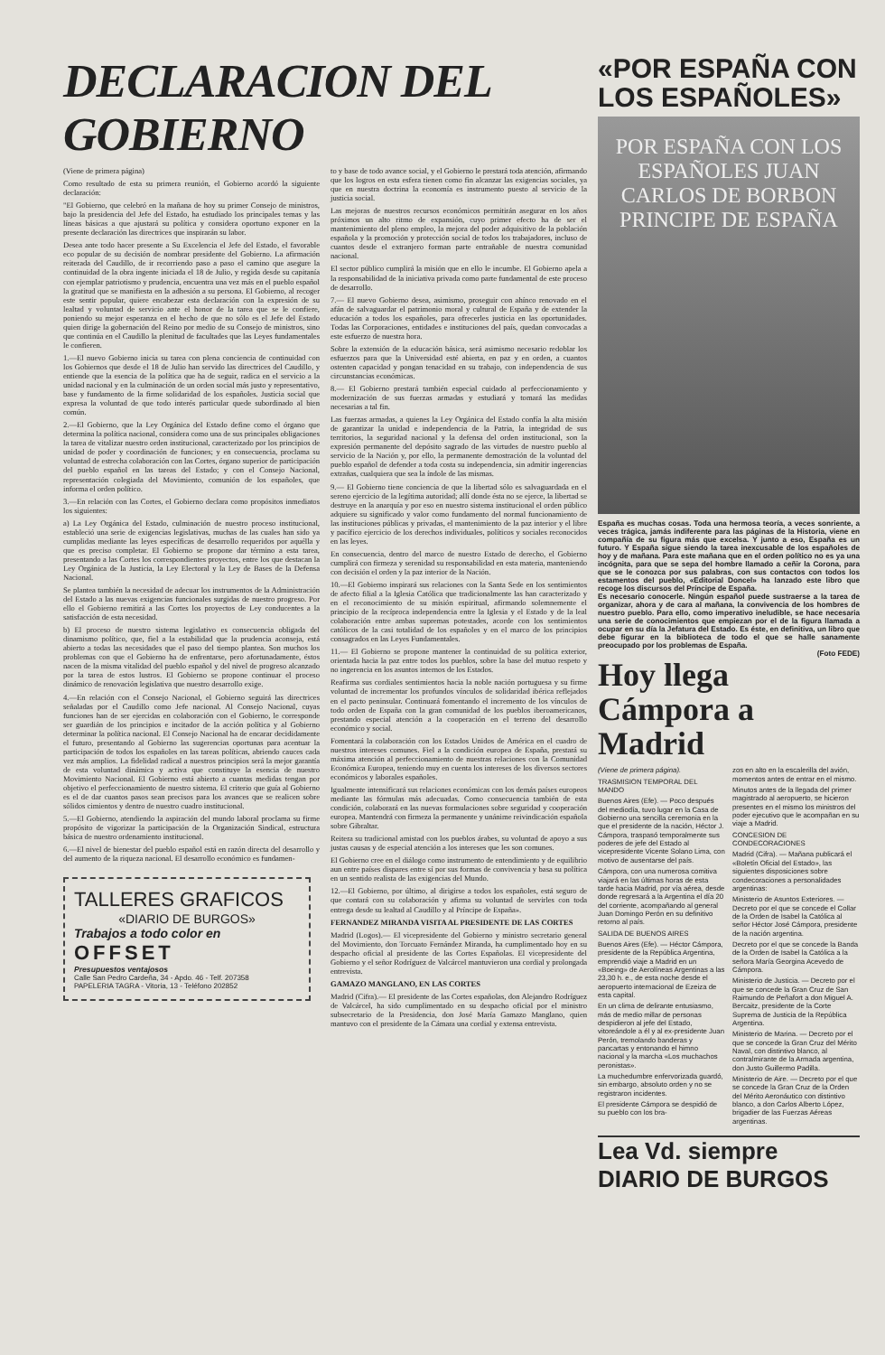DECLARACION DEL GOBIERNO
(Viene de primera página)
Como resultado de esta su primera reunión, el Gobierno acordó la siguiente declaración:
"El Gobierno, que celebró en la mañana de hoy su primer Consejo de ministros, bajo la presidencia del Jefe del Estado, ha estudiado los principales temas y las líneas básicas a que ajustará su política y considera oportuno exponer en la presente declaración las directrices que inspirarán su labor.
Desea ante todo hacer presente a Su Excelencia el Jefe del Estado, el favorable eco popular de su decisión de nombrar presidente del Gobierno. La afirmación reiterada del Caudillo, de ir recorriendo paso a paso el camino que asegure la continuidad de la obra ingente iniciada el 18 de Julio, y regida desde su capitanía con ejemplar patriotismo y prudencia, encuentra una vez más en el pueblo español la gratitud que se manifiesta en la adhesión a su persona. El Gobierno, al recoger este sentir popular, quiere encabezar esta declaración con la expresión de su lealtad y voluntad de servicio ante el honor de la tarea que se le confiere, poniendo su mejor esperanza en el hecho de que no sólo es el Jefe del Estado quien dirige la gobernación del Reino por medio de su Consejo de ministros, sino que continúa en el Caudillo la plenitud de facultades que las Leyes fundamentales le confieren.
1.—El nuevo Gobierno inicia su tarea con plena conciencia de continuidad con los Gobiernos que desde el 18 de Julio han servido las directrices del Caudillo, y entiende que la esencia de la política que ha de seguir, radica en el servicio a la unidad nacional y en la culminación de un orden social más justo y representativo, base y fundamento de la firme solidaridad de los españoles. Justicia social que expresa la voluntad de que todo interés particular quede subordinado al bien común.
2.—El Gobierno, que la Ley Orgánica del Estado define como el órgano que determina la política nacional, considera como una de sus principales obligaciones la tarea de vitalizar nuestro orden institucional, caracterizado por los principios de unidad de poder y coordinación de funciones; y en consecuencia, proclama su voluntad de estrecha colaboración con las Cortes, órgano superior de participación del pueblo español en las tareas del Estado; y con el Consejo Nacional, representación colegiada del Movimiento, comunión de los españoles, que informa el orden político.
3.—En relación con las Cortes, el Gobierno declara como propósitos inmediatos los siguientes:
a) La Ley Orgánica del Estado, culminación de nuestro proceso institucional, estableció una serie de exigencias legislativas, muchas de las cuales han sido ya cumplidas mediante las leyes específicas de desarrollo requeridos por aquélla y que es preciso completar. El Gobierno se propone dar término a esta tarea, presentando a las Cortes los correspondientes proyectos, entre los que destacan la Ley Orgánica de la Justicia, la Ley Electoral y la Ley de Bases de la Defensa Nacional.
Se plantea también la necesidad de adecuar los instrumentos de la Administración del Estado a las nuevas exigencias funcionales surgidas de nuestro progreso. Por ello el Gobierno remitirá a las Cortes los proyectos de Ley conducentes a la satisfacción de esta necesidad.
b) El proceso de nuestro sistema legislativo es consecuencia obligada del dinamismo político, que, fiel a la estabilidad que la prudencia aconseja, está abierto a todas las necesidades que el paso del tiempo plantea. Son muchos los problemas con que el Gobierno ha de enfrentarse, pero afortunadamente, éstos nacen de la misma vitalidad del pueblo español y del nivel de progreso alcanzado por la tarea de estos lustros. El Gobierno se propone continuar el proceso dinámico de renovación legislativa que nuestro desarrollo exige.
4.—En relación con el Consejo Nacional, el Gobierno seguirá las directrices señaladas por el Caudillo como Jefe nacional. Al Consejo Nacional, cuyas funciones han de ser ejercidas en colaboración con el Gobierno, le corresponde ser guardián de los principios e incitador de la acción política y al Gobierno determinar la política nacional. El Consejo Nacional ha de encarar decididamente el futuro, presentando al Gobierno las sugerencias oportunas para acentuar la participación de todos los españoles en las tareas políticas, abriendo cauces cada vez más amplios. La fidelidad radical a nuestros principios será la mejor garantía de esta voluntad dinámica y activa que constituye la esencia de nuestro Movimiento Nacional. El Gobierno está abierto a cuantas medidas tengan por objetivo el perfeccionamiento de nuestro sistema. El criterio que guía al Gobierno es el de dar cuantos pasos sean precisos para los avances que se realicen sobre sólidos cimientos y dentro de nuestro cuadro institucional.
5.—El Gobierno, atendiendo la aspiración del mundo laboral proclama su firme propósito de vigorizar la participación de la Organización Sindical, estructura básica de nuestro ordenamiento institucional.
6.—El nivel de bienestar del pueblo español está en razón directa del desarrollo y del aumento de la riqueza nacional. El desarrollo económico es fundamen-
TALLERES GRAFICOS
«DIARIO DE BURGOS»
Trabajos a todo color en
OFFSET
Presupuestos ventajosos
Calle San Pedro Cardeña, 34 - Apdo. 46 - Telf. 207358
PAPELERIA TAGRA - Vitoria, 13 - Teléfono 202852
to y base de todo avance social, y el Gobierno le prestará toda atención, afirmando que los logros en esta esfera tienen como fin alcanzar las exigencias sociales, ya que en nuestra doctrina la economía es instrumento puesto al servicio de la justicia social.
Las mejoras de nuestros recursos económicos permitirán asegurar en los años próximos un alto ritmo de expansión, cuyo primer efecto ha de ser el mantenimiento del pleno empleo, la mejora del poder adquisitivo de la población española y la promoción y protección social de todos los trabajadores, incluso de cuantos desde el extranjero forman parte entrañable de nuestra comunidad nacional.
El sector público cumplirá la misión que en ello le incumbe. El Gobierno apela a la responsabilidad de la iniciativa privada como parte fundamental de este proceso de desarrollo.
7.— El nuevo Gobierno desea, asimismo, proseguir con ahínco renovado en el afán de salvaguardar el patrimonio moral y cultural de España y de extender la educación a todos los españoles, para ofrecerles justicia en las oportunidades. Todas las Corporaciones, entidades e instituciones del país, quedan convocadas a este esfuerzo de nuestra hora.
Sobre la extensión de la educación básica, será asimismo necesario redoblar los esfuerzos para que la Universidad esté abierta, en paz y en orden, a cuantos ostenten capacidad y pongan tenacidad en su trabajo, con independencia de sus circunstancias económicas.
8.— El Gobierno prestará también especial cuidado al perfeccionamiento y modernización de sus fuerzas armadas y estudiará y tomará las medidas necesarias a tal fin.
Las fuerzas armadas, a quienes la Ley Orgánica del Estado confía la alta misión de garantizar la unidad e independencia de la Patria, la integridad de sus territorios, la seguridad nacional y la defensa del orden institucional, son la expresión permanente del depósito sagrado de las virtudes de nuestro pueblo al servicio de la Nación y, por ello, la permanente demostración de la voluntad del pueblo español de defender a toda costa su independencia, sin admitir ingerencias extrañas, cualquiera que sea la índole de las mismas.
9.— El Gobierno tiene conciencia de que la libertad sólo es salvaguardada en el sereno ejercicio de la legítima autoridad; allí donde ésta no se ejerce, la libertad se destruye en la anarquía y por eso en nuestro sistema institucional el orden público adquiere su significado y valor como fundamento del normal funcionamiento de las instituciones públicas y privadas, el mantenimiento de la paz interior y el libre y pacífico ejercicio de los derechos individuales, políticos y sociales reconocidos en las leyes.
En consecuencia, dentro del marco de nuestro Estado de derecho, el Gobierno cumplirá con firmeza y serenidad su responsabilidad en esta materia, manteniendo con decisión el orden y la paz interior de la Nación.
10.—El Gobierno inspirará sus relaciones con la Santa Sede en los sentimientos de afecto filial a la Iglesia Católica que tradicionalmente las han caracterizado y en el reconocimiento de su misión espiritual, afirmando solemnemente el principio de la recíproca independencia entre la Iglesia y el Estado y de la leal colaboración entre ambas supremas potestades, acorde con los sentimientos católicos de la casi totalidad de los españoles y en el marco de los principios consagrados en las Leyes Fundamentales.
11.— El Gobierno se propone mantener la continuidad de su política exterior, orientada hacia la paz entre todos los pueblos, sobre la base del mutuo respeto y no ingerencia en los asuntos internos de los Estados.
Reafirma sus cordiales sentimientos hacia la noble nación portuguesa y su firme voluntad de incrementar los profundos vínculos de solidaridad ibérica reflejados en el pacto peninsular. Continuará fomentando el incremento de los vínculos de todo orden de España con la gran comunidad de los pueblos iberoamericanos, prestando especial atención a la cooperación en el terreno del desarrollo económico y social.
Fomentará la colaboración con los Estados Unidos de América en el cuadro de nuestros intereses comunes. Fiel a la condición europea de España, prestará su máxima atención al perfeccionamiento de nuestras relaciones con la Comunidad Económica Europea, teniendo muy en cuenta los intereses de los diversos sectores económicos y laborales españoles.
Igualmente intensificará sus relaciones económicas con los demás países europeos mediante las fórmulas más adecuadas. Como consecuencia también de esta condición, colaborará en las nuevas formulaciones sobre seguridad y cooperación europea. Mantendrá con firmeza la permanente y unánime reivindicación española sobre Gibraltar.
Reitera su tradicional amistad con los pueblos árabes, su voluntad de apoyo a sus justas causas y de especial atención a los intereses que les son comunes.
El Gobierno cree en el diálogo como instrumento de entendimiento y de equilibrio aun entre países dispares entre sí por sus formas de convivencia y basa su política en un sentido realista de las exigencias del Mundo.
12.—El Gobierno, por último, al dirigirse a todos los españoles, está seguro de que contará con su colaboración y afirma su voluntad de servirles con toda entrega desde su lealtad al Caudillo y al Príncipe de España».
FERNANDEZ MIRANDA VISITA AL PRESIDENTE DE LAS CORTES
Madrid (Logos).— El vicepresidente del Gobierno y ministro secretario general del Movimiento, don Torcuato Fernández Miranda, ha cumplimentado hoy en su despacho oficial al presidente de las Cortes Españolas. El vicepresidente del Gobierno y el señor Rodríguez de Valcárcel mantuvieron una cordial y prolongada entrevista.
GAMAZO MANGLANO, EN LAS CORTES
Madrid (Cifra).— El presidente de las Cortes españolas, don Alejandro Rodríguez de Valcárcel, ha sido cumplimentado en su despacho oficial por el ministro subsecretario de la Presidencia, don José María Gamazo Manglano, quien mantuvo con el presidente de la Cámara una cordial y extensa entrevista.
«POR ESPAÑA CON LOS ESPAÑOLES»
POR ESPAÑA CON LOS ESPAÑOLES JUAN CARLOS DE BORBON PRINCIPE DE ESPAÑA
España es muchas cosas. Toda una hermosa teoría, a veces sonriente, a veces trágica, jamás indiferente para las páginas de la Historia, viene en compañía de su figura más que excelsa. Y junto a eso, España es un futuro. Y España sigue siendo la tarea inexcusable de los españoles de hoy y de mañana. Para este mañana que en el orden político no es ya una incógnita, para que se sepa del hombre llamado a ceñir la Corona, para que se le conozca por sus palabras, con sus contactos con todos los estamentos del pueblo, «Editorial Doncel» ha lanzado este libro que recoge los discursos del Príncipe de España.
Es necesario conocerle. Ningún español puede sustraerse a la tarea de organizar, ahora y de cara al mañana, la convivencia de los hombres de nuestro pueblo. Para ello, como imperativo ineludible, se hace necesaria una serie de conocimientos que empiezan por el de la figura llamada a ocupar en su día la Jefatura del Estado. Es éste, en definitiva, un libro que debe figurar en la biblioteca de todo el que se halle sanamente preocupado por los problemas de España.
(Foto FEDE)
Hoy llega Cámpora a Madrid
(Viene de primera página).
TRASMISION TEMPORAL DEL MANDO
Buenos Aires (Efe). — Poco después del mediodía, tuvo lugar en la Casa de Gobierno una sencilla ceremonia en la que el presidente de la nación, Héctor J. Cámpora, traspasó temporalmente sus poderes de jefe del Estado al vicepresidente Vicente Solano Lima, con motivo de ausentarse del país.
Cámpora, con una numerosa comitiva viajará en las últimas horas de esta tarde hacia Madrid, por vía aérea, desde donde regresará a la Argentina el día 20 del corriente, acompañando al general Juan Domingo Perón en su definitivo retorno al país.
SALIDA DE BUENOS AIRES
Buenos Aires (Efe). — Héctor Cámpora, presidente de la República Argentina, emprendió viaje a Madrid en un «Boeing» de Aerolíneas Argentinas a las 23,30 h. e., de esta noche desde el aeropuerto internacional de Ezeiza de esta capital.
En un clima de delirante entusiasmo, más de medio millar de personas despidieron al jefe del Estado, vitoreándole a él y al ex-presidente Juan Perón, tremolando banderas y pancartas y entonando el himno nacional y la marcha «Los muchachos peronistas».
La muchedumbre enfervorizada guardó, sin embargo, absoluto orden y no se registraron incidentes.
El presidente Cámpora se despidió de su pueblo con los bra-
zos en alto en la escalerilla del avión, momentos antes de entrar en el mismo.
Minutos antes de la llegada del primer magistrado al aeropuerto, se hicieron presentes en el mismo los ministros del poder ejecutivo que le acompañan en su viaje a Madrid.
CONCESION DE CONDECORACIONES
Madrid (Cifra). — Mañana publicará el «Boletín Oficial del Estado», las siguientes disposiciones sobre condecoraciones a personalidades argentinas:
Ministerio de Asuntos Exteriores. — Decreto por el que se concede el Collar de la Orden de Isabel la Católica al señor Héctor José Cámpora, presidente de la nación argentina.
Decreto por el que se concede la Banda de la Orden de Isabel la Católica a la señora María Georgina Acevedo de Cámpora.
Ministerio de Justicia. — Decreto por el que se concede la Gran Cruz de San Raimundo de Peñafort a don Miguel A. Bercaitz, presidente de la Corte Suprema de Justicia de la República Argentina.
Ministerio de Marina. — Decreto por el que se concede la Gran Cruz del Mérito Naval, con distintivo blanco, al contralmirante de la Armada argentina, don Justo Guillermo Padilla.
Ministerio de Aire. — Decreto por el que se concede la Gran Cruz de la Orden del Mérito Aeronáutico con distintivo blanco, a don Carlos Alberto López, brigadier de las Fuerzas Aéreas argentinas.
Lea Vd. siempre DIARIO DE BURGOS